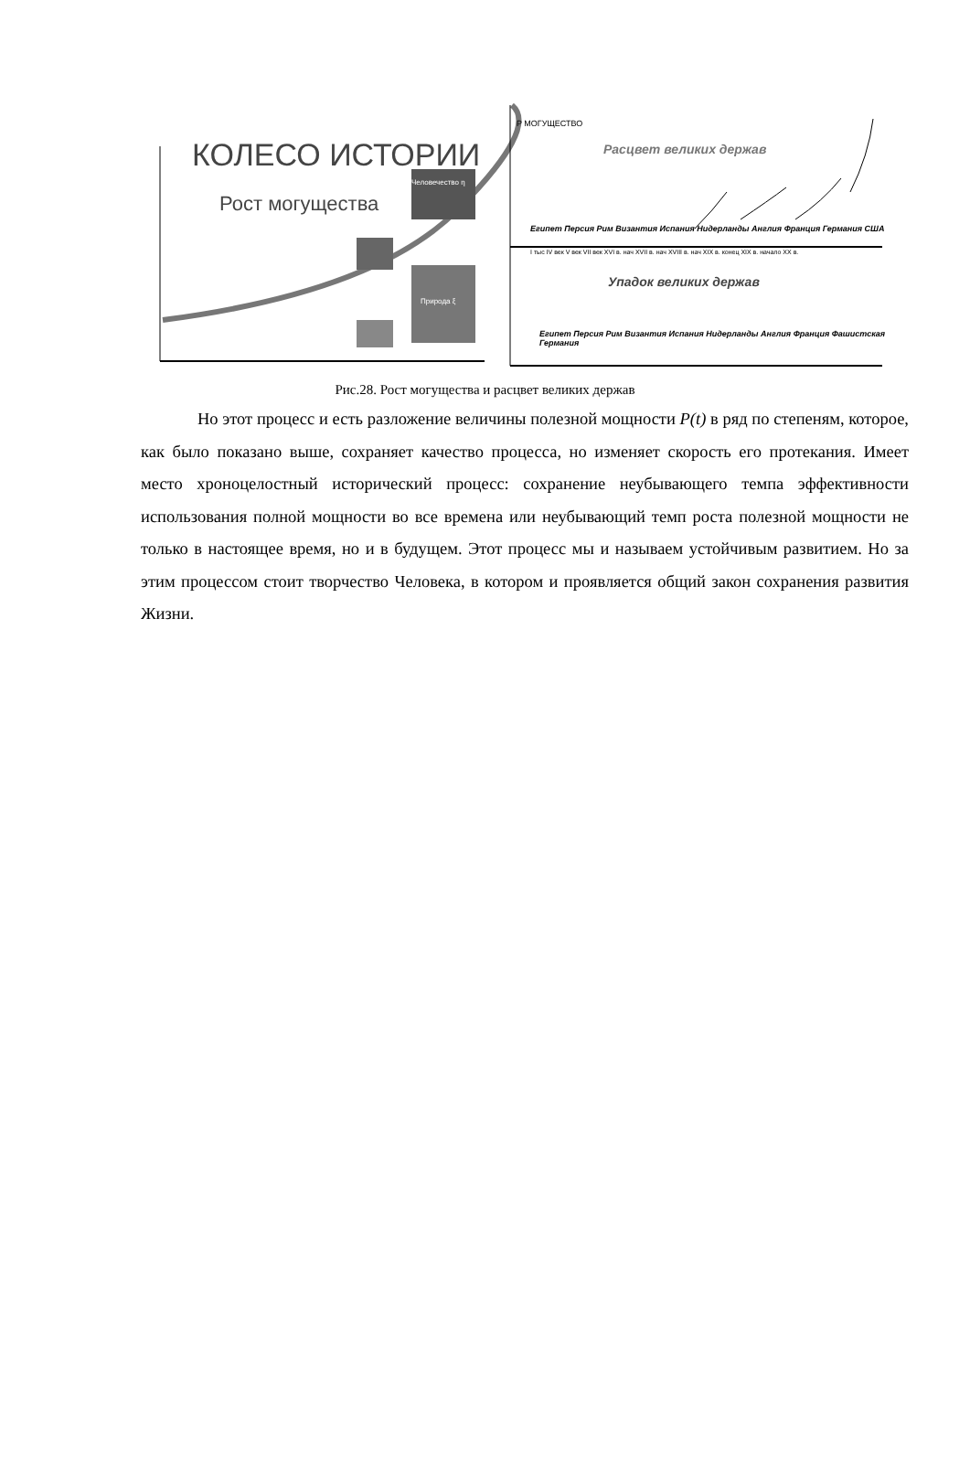КОЛЕСО ИСТОРИИ
Рост могущества
Человечество η
Природа ξ
P МОГУЩЕСТВО
Расцвет великих держав
Египет Персия Рим Византия Испания Нидерланды Англия Франция Германия США
I тыс IV век V век VII век XVI в. нач XVII в. нач XVIII в. нач XIX в. конец XIX в. начало XX в.
Упадок великих держав
Египет Персия Рим Византия Испания Нидерланды Англия Франция Фашистская Германия
Рис.28. Рост могущества и расцвет великих держав
Но этот процесс и есть разложение величины полезной мощности P(t) в ряд по степеням, которое, как было показано выше, сохраняет качество процесса, но изменяет скорость его протекания. Имеет место хроноцелостный исторический процесс: сохранение неубывающего темпа эффективности использования полной мощности во все времена или неубывающий темп роста полезной мощности не только в настоящее время, но и в будущем. Этот процесс мы и называем устойчивым развитием. Но за этим процессом стоит творчество Человека, в котором и проявляется общий закон сохранения развития Жизни.